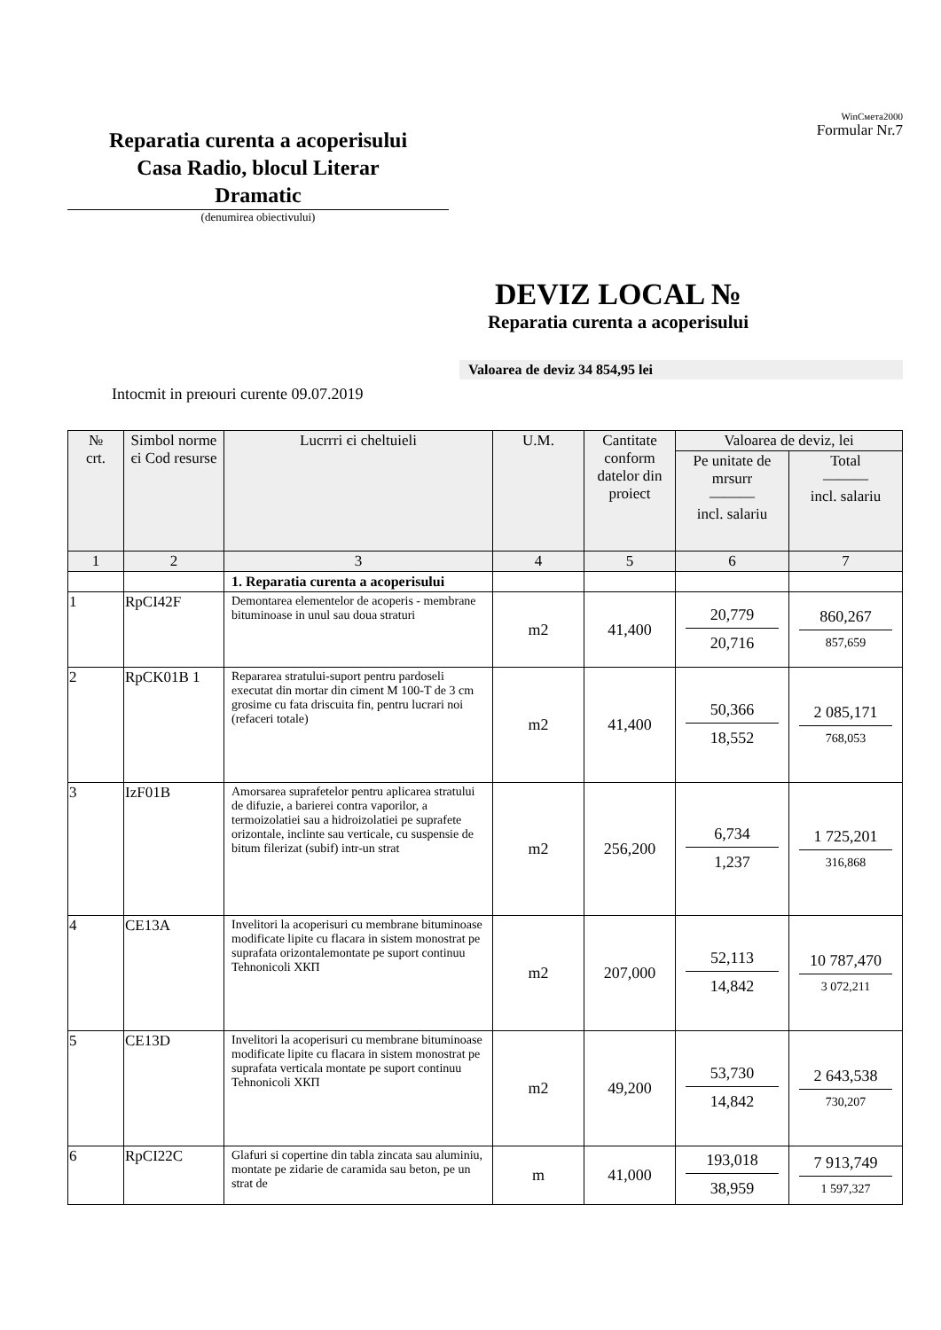Reparatia curenta a acoperisului
Casa Radio, blocul Literar
Dramatic
(denumirea obiectivului)
WinСмета2000
Formular Nr.7
DEVIZ LOCAL №
Reparatia curenta a acoperisului
Valoarea de deviz 34 854,95 lei
Intocmit in preюuri curente 09.07.2019
| № crt. | Simbol norme єi Cod resurse | Lucrrri єi cheltuieli | U.M. | Cantitate conform datelor din proiect | Valoarea de deviz, lei | |
| --- | --- | --- | --- | --- | --- | --- |
| | | | | | Pe unitate de mrsurr ——— incl. salariu | Total ——— incl. salariu |
| 1 | 2 | 3 | 4 | 5 | 6 | 7 |
| | | 1. Reparatia curenta a acoperisului | | | | |
| 1 | RpCI42F | Demontarea elementelor de acoperis - membrane bituminoase in unul sau doua straturi | m2 | 41,400 | 20,779 20,716 | 860,267 857,659 |
| 2 | RpCK01B 1 | Repararea stratului-suport pentru pardoseli executat din mortar din ciment M 100-T de 3 cm grosime cu fata driscuita fin, pentru lucrari noi (refaceri totale) | m2 | 41,400 | 50,366 18,552 | 2 085,171 768,053 |
| 3 | IzF01B | Amorsarea suprafetelor pentru aplicarea stratului de difuzie, a barierei contra vaporilor, a termoizolatiei sau a hidroizolatiei pe suprafete orizontale, inclinte sau verticale, cu suspensie de bitum filerizat (subif) intr-un strat | m2 | 256,200 | 6,734 1,237 | 1 725,201 316,868 |
| 4 | CE13A | Invelitori la acoperisuri cu membrane bituminoase modificate lipite cu flacara in sistem monostrat pe suprafata orizontalemontate pe suport continuu Tehnonicoli ХКП | m2 | 207,000 | 52,113 14,842 | 10 787,470 3 072,211 |
| 5 | CE13D | Invelitori la acoperisuri cu membrane bituminoase modificate lipite cu flacara in sistem monostrat pe suprafata verticala montate pe suport continuu Tehnonicoli ХКП | m2 | 49,200 | 53,730 14,842 | 2 643,538 730,207 |
| 6 | RpCI22C | Glafuri si copertine din tabla zincata sau aluminiu, montate pe zidarie de caramida sau beton, pe un strat de | m | 41,000 | 193,018 38,959 | 7 913,749 1 597,327 |